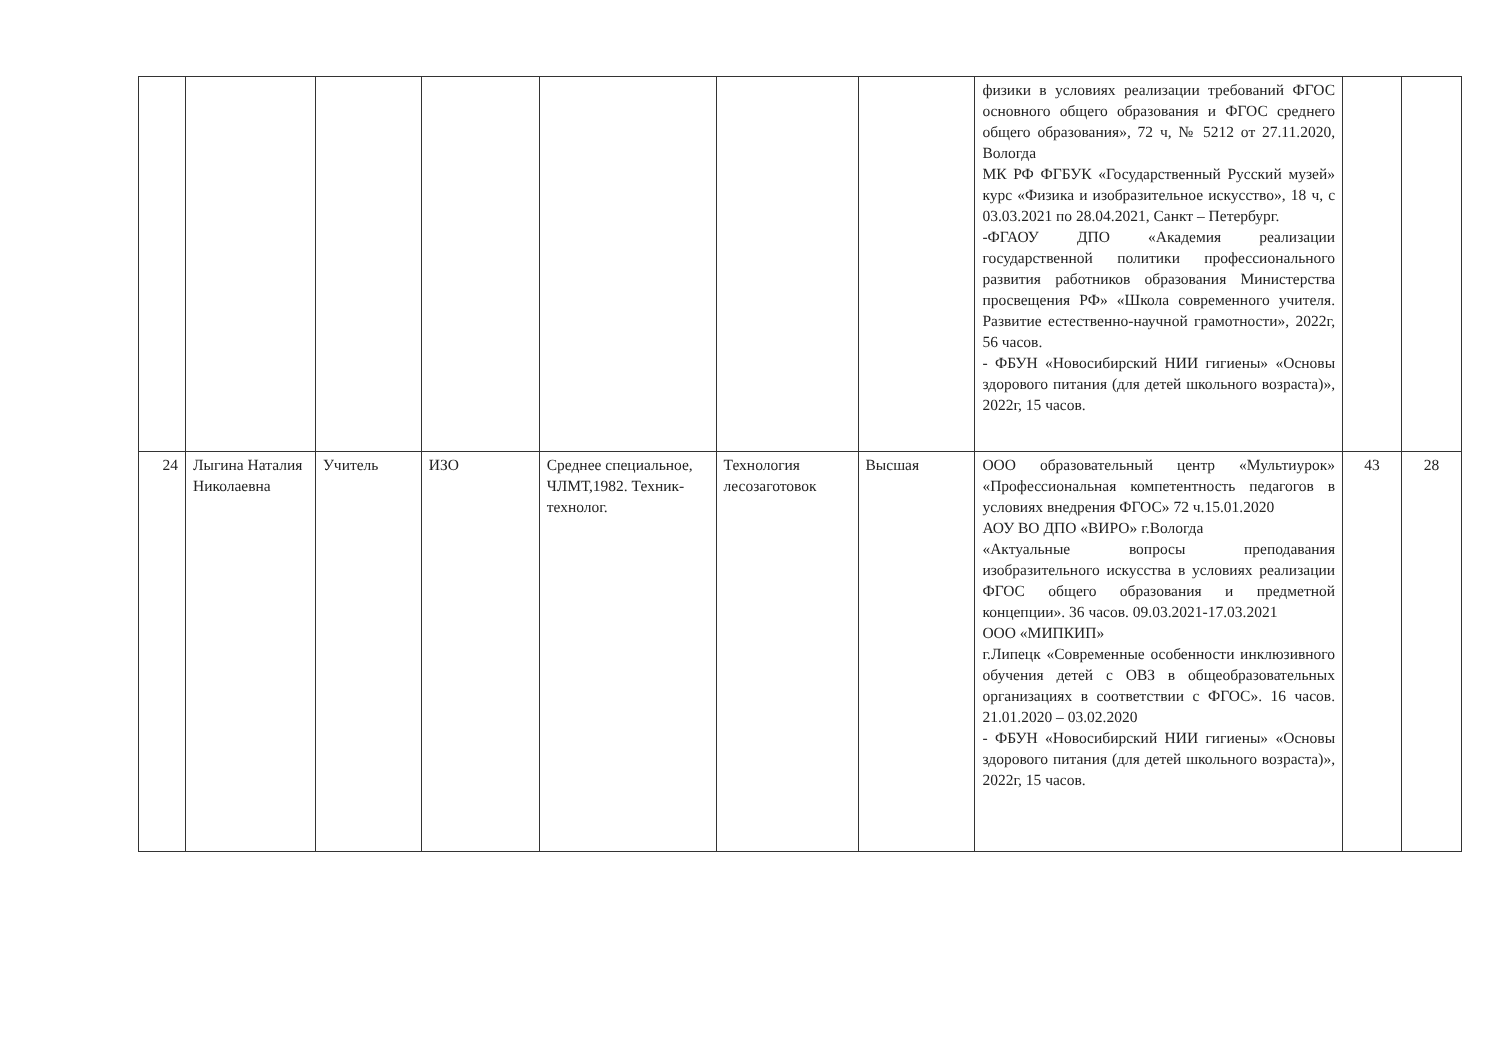| | | | | | | | физики в условиях реализации требований ФГОС основного общего образования и ФГОС среднего общего образования», 72 ч, № 5212 от 27.11.2020, Вологда МК РФ ФГБУК «Государственный Русский музей» курс «Физика и изобразительное искусство», 18 ч, с 03.03.2021 по 28.04.2021, Санкт – Петербург. -ФГАОУ ДПО «Академия реализации государственной политики профессионального развития работников образования Министерства просвещения РФ» «Школа современного учителя. Развитие естественно-научной грамотности», 2022г, 56 часов. - ФБУН «Новосибирский НИИ гигиены» «Основы здорового питания (для детей школьного возраста)», 2022г, 15 часов. | | |
| 24 | Лыгина Наталия Николаевна | Учитель | ИЗО | Среднее специальное, ЧЛМТ,1982. Техник-технолог. | Технология лесозаготовок | Высшая | ООО образовательный центр «Мультиурок» «Профессиональная компетентность педагогов в условиях внедрения ФГОС» 72 ч.15.01.2020 АОУ ВО ДПО «ВИРО» г.Вологда «Актуальные вопросы преподавания изобразительного искусства в условиях реализации ФГОС общего образования и предметной концепции». 36 часов. 09.03.2021-17.03.2021 ООО «МИПКИП» г.Липецк «Современные особенности инклюзивного обучения детей с ОВЗ в общеобразовательных организациях в соответствии с ФГОС». 16 часов. 21.01.2020 – 03.02.2020 - ФБУН «Новосибирский НИИ гигиены» «Основы здорового питания (для детей школьного возраста)», 2022г, 15 часов. | 43 | 28 |